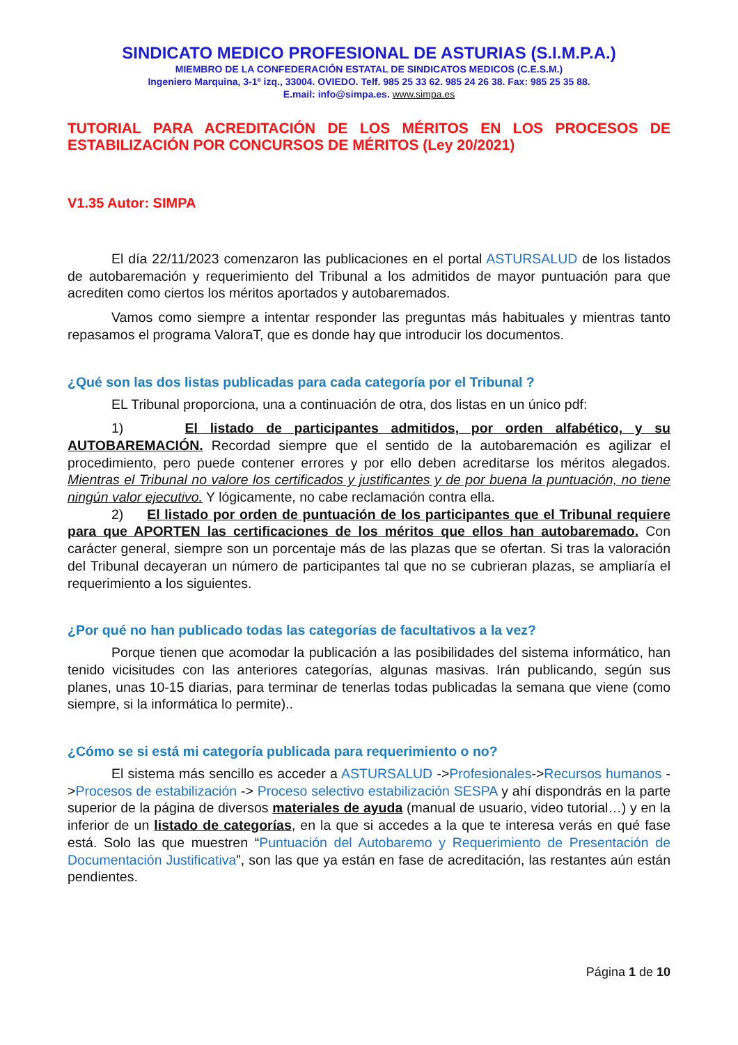SINDICATO MEDICO PROFESIONAL DE ASTURIAS (S.I.M.P.A.)
MIEMBRO DE LA CONFEDERACIÓN ESTATAL DE SINDICATOS MEDICOS (C.E.S.M.)
Ingeniero Marquina, 3-1º izq., 33004. OVIEDO. Telf. 985 25 33 62. 985 24 26 38. Fax: 985 25 35 88.
E.mail: info@simpa.es. www.simpa.es
TUTORIAL PARA ACREDITACIÓN DE LOS MÉRITOS EN LOS PROCESOS DE ESTABILIZACIÓN POR CONCURSOS DE MÉRITOS (Ley 20/2021)
V1.35 Autor: SIMPA
El día 22/11/2023 comenzaron las publicaciones en el portal ASTURSALUD de los listados de autobaremación y requerimiento del Tribunal a los admitidos de mayor puntuación para que acrediten como ciertos los méritos aportados y autobaremados.
Vamos como siempre a intentar responder las preguntas más habituales y mientras tanto repasamos el programa ValoraT, que es donde hay que introducir los documentos.
¿Qué son las dos listas publicadas para cada categoría por el Tribunal ?
EL Tribunal proporciona, una a continuación de otra, dos listas en un único pdf:
1) El listado de participantes admitidos, por orden alfabético, y su AUTOBAREMACIÓN. Recordad siempre que el sentido de la autobaremación es agilizar el procedimiento, pero puede contener errores y por ello deben acreditarse los méritos alegados. Mientras el Tribunal no valore los certificados y justificantes y de por buena la puntuación, no tiene ningún valor ejecutivo. Y lógicamente, no cabe reclamación contra ella.
2) El listado por orden de puntuación de los participantes que el Tribunal requiere para que APORTEN las certificaciones de los méritos que ellos han autobaremado. Con carácter general, siempre son un porcentaje más de las plazas que se ofertan. Si tras la valoración del Tribunal decayeran un número de participantes tal que no se cubrieran plazas, se ampliaría el requerimiento a los siguientes.
¿Por qué no han publicado todas las categorías de facultativos a la vez?
Porque tienen que acomodar la publicación a las posibilidades del sistema informático, han tenido vicisitudes con las anteriores categorías, algunas masivas. Irán publicando, según sus planes, unas 10-15 diarias, para terminar de tenerlas todas publicadas la semana que viene (como siempre, si la informática lo permite)..
¿Cómo se si está mi categoría publicada para requerimiento o no?
El sistema más sencillo es acceder a ASTURSALUD ->Profesionales->Recursos humanos ->Procesos de estabilización -> Proceso selectivo estabilización SESPA y ahí dispondrás en la parte superior de la página de diversos materiales de ayuda (manual de usuario, video tutorial…) y en la inferior de un listado de categorías, en la que si accedes a la que te interesa verás en qué fase está. Solo las que muestren “Puntuación del Autobaremo y Requerimiento de Presentación de Documentación Justificativa”, son las que ya están en fase de acreditación, las restantes aún están pendientes.
Página 1 de 10